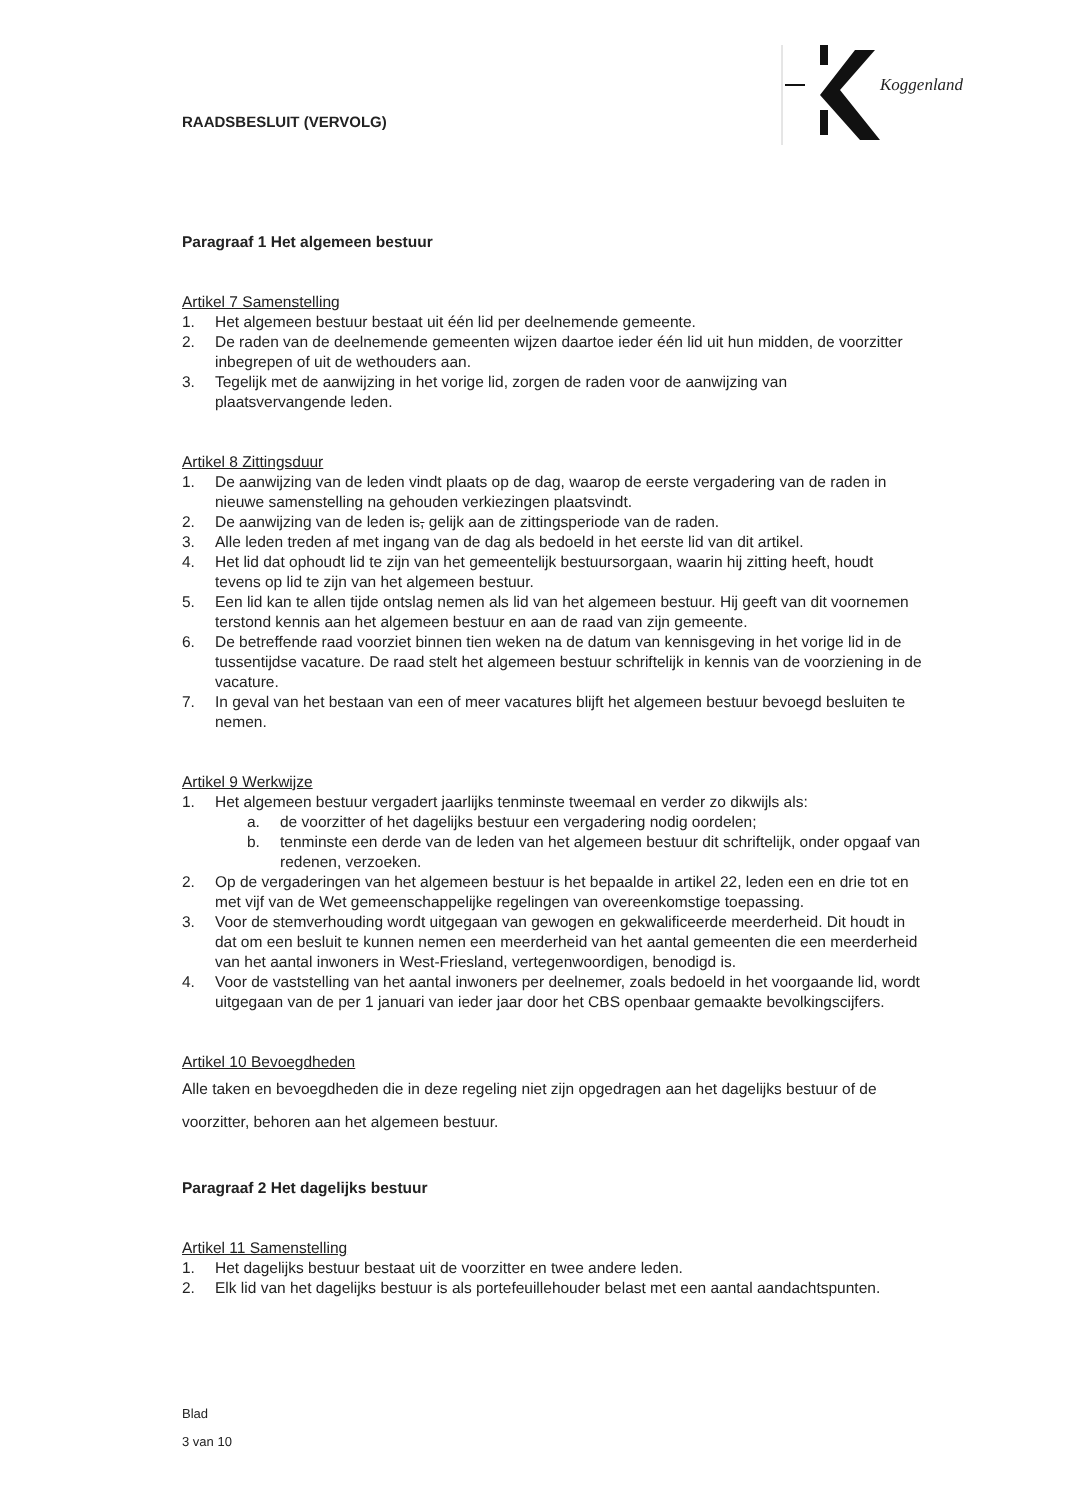RAADSBESLUIT (VERVOLG)
Koggenland
Paragraaf 1 Het algemeen bestuur
Artikel 7 Samenstelling
1. Het algemeen bestuur bestaat uit één lid per deelnemende gemeente.
2. De raden van de deelnemende gemeenten wijzen daartoe ieder één lid uit hun midden, de voorzitter inbegrepen of uit de wethouders aan.
3. Tegelijk met de aanwijzing in het vorige lid, zorgen de raden voor de aanwijzing van plaatsvervangende leden.
Artikel 8 Zittingsduur
1. De aanwijzing van de leden vindt plaats op de dag, waarop de eerste vergadering van de raden in nieuwe samenstelling na gehouden verkiezingen plaatsvindt.
2. De aanwijzing van de leden is, gelijk aan de zittingsperiode van de raden.
3. Alle leden treden af met ingang van de dag als bedoeld in het eerste lid van dit artikel.
4. Het lid dat ophoudt lid te zijn van het gemeentelijk bestuursorgaan, waarin hij zitting heeft, houdt tevens op lid te zijn van het algemeen bestuur.
5. Een lid kan te allen tijde ontslag nemen als lid van het algemeen bestuur. Hij geeft van dit voornemen terstond kennis aan het algemeen bestuur en aan de raad van zijn gemeente.
6. De betreffende raad voorziet binnen tien weken na de datum van kennisgeving in het vorige lid in de tussentijdse vacature. De raad stelt het algemeen bestuur schriftelijk in kennis van de voorziening in de vacature.
7. In geval van het bestaan van een of meer vacatures blijft het algemeen bestuur bevoegd besluiten te nemen.
Artikel 9 Werkwijze
1. Het algemeen bestuur vergadert jaarlijks tenminste tweemaal en verder zo dikwijls als:
a. de voorzitter of het dagelijks bestuur een vergadering nodig oordelen;
b. tenminste een derde van de leden van het algemeen bestuur dit schriftelijk, onder opgaaf van redenen, verzoeken.
2. Op de vergaderingen van het algemeen bestuur is het bepaalde in artikel 22, leden een en drie tot en met vijf van de Wet gemeenschappelijke regelingen van overeenkomstige toepassing.
3. Voor de stemverhouding wordt uitgegaan van gewogen en gekwalificeerde meerderheid. Dit houdt in dat om een besluit te kunnen nemen een meerderheid van het aantal gemeenten die een meerderheid van het aantal inwoners in West-Friesland, vertegenwoordigen, benodigd is.
4. Voor de vaststelling van het aantal inwoners per deelnemer, zoals bedoeld in het voorgaande lid, wordt uitgegaan van de per 1 januari van ieder jaar door het CBS openbaar gemaakte bevolkingscijfers.
Artikel 10 Bevoegdheden
Alle taken en bevoegdheden die in deze regeling niet zijn opgedragen aan het dagelijks bestuur of de voorzitter, behoren aan het algemeen bestuur.
Paragraaf 2 Het dagelijks bestuur
Artikel 11 Samenstelling
1. Het dagelijks bestuur bestaat uit de voorzitter en twee andere leden.
2. Elk lid van het dagelijks bestuur is als portefeuillehouder belast met een aantal aandachtspunten.
Blad
3 van 10